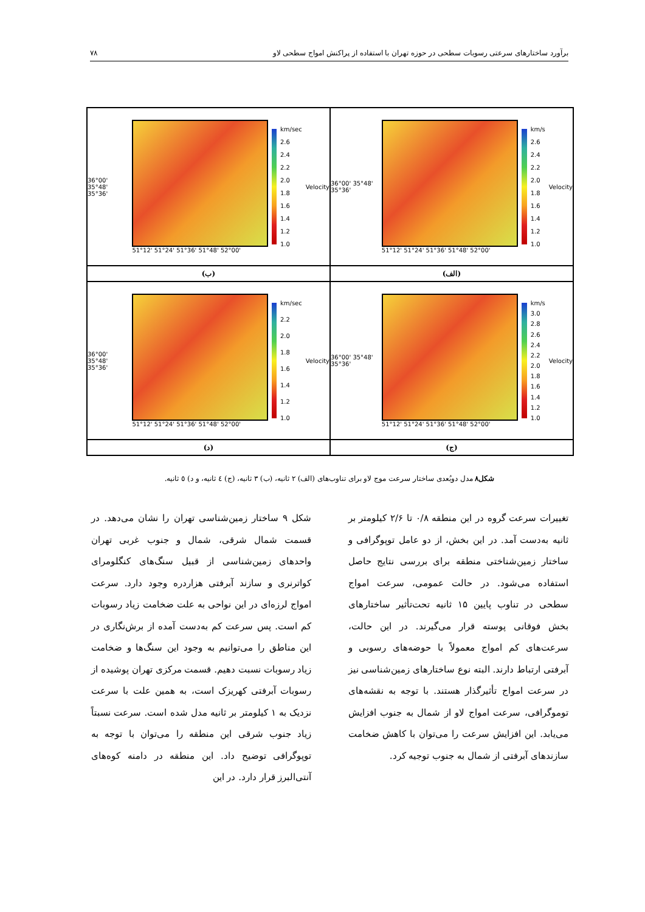برآورد ساختارهای سرعتی رسوبات سطحی در حوزه تهران با استفاده از پراکنش امواج سطحی لاو ۷۸
36°00' 35°48' 35°36'
51°12' 51°24' 51°36' 51°48' 52°00'
km/s
2.6
2.4
2.2
2.0
1.8
1.6
1.4
1.2
1.0
Velocity
36°00' 35°48' 35°36'
51°12' 51°24' 51°36' 51°48' 52°00'
km/sec
2.6
2.4
2.2
2.0
1.8
1.6
1.4
1.2
1.0
Velocity
(الف)
(ب)
36°00' 35°48' 35°36'
51°12' 51°24' 51°36' 51°48' 52°00'
km/s
3.0
2.8
2.6
2.4
2.2
2.0
1.8
1.6
1.4
1.2
1.0
Velocity
36°00' 35°48' 35°36'
51°12' 51°24' 51°36' 51°48' 52°00'
km/sec
2.2
2.0
1.8
1.6
1.4
1.2
1.0
Velocity
(ج)
(د)
شکل۸ مدل دوبُعدی ساختار سرعت موج لاو برای تناوب‌های (الف) ۲ ثانیه، (ب) ۳ ثانیه، (ج) ٤ ثانیه، و د) ٥ ثانیه.
تغییرات سرعت گروه در این منطقه ۰/۸ تا ۲/۶ کیلومتر بر ثانیه به‌دست آمد. در این بخش، از دو عامل توپوگرافی و ساختار زمین‌شناختی منطقه برای بررسی نتایج حاصل استفاده می‌شود. در حالت عمومی، سرعت امواج سطحی در تناوب پایین ۱۵ ثانیه تحت‌تأثیر ساختارهای بخش فوقانی پوسته قرار می‌گیرند. در این حالت، سرعت‌های کم امواج معمولاً با حوضه‌های رسوبی و آبرفتی ارتباط دارند. البته نوع ساختارهای زمین‌شناسی نیز در سرعت امواج تأثیرگذار هستند. با توجه به نقشه‌های توموگرافی، سرعت امواج لاو از شمال به جنوب افزایش می‌یابد. این افزایش سرعت را می‌توان با کاهش ضخامت سازندهای آبرفتی از شمال به جنوب توجیه کرد.
شکل ۹ ساختار زمین‌شناسی تهران را نشان می‌دهد. در قسمت شمال شرقی، شمال و جنوب غربی تهران واحدهای زمین‌شناسی از قبیل سنگ‌های کنگلومرای کواترنری و سازند آبرفتی هزاردره وجود دارد. سرعت امواج لرزه‌ای در این نواحی به علت ضخامت زیاد رسوبات کم است. پس سرعت کم به‌دست آمده از برش‌نگاری در این مناطق را می‌توانیم به وجود این سنگ‌ها و ضخامت زیاد رسوبات نسبت دهیم. قسمت مرکزی تهران پوشیده از رسوبات آبرفتی کهریزک است، به همین علت با سرعت نزدیک به ۱ کیلومتر بر ثانیه مدل شده است. سرعت نسبتاً زیاد جنوب شرقی این منطقه را می‌توان با توجه به توپوگرافی توضیح داد. این منطقه در دامنه کوه‌های آنتی‌البرز قرار دارد. در این